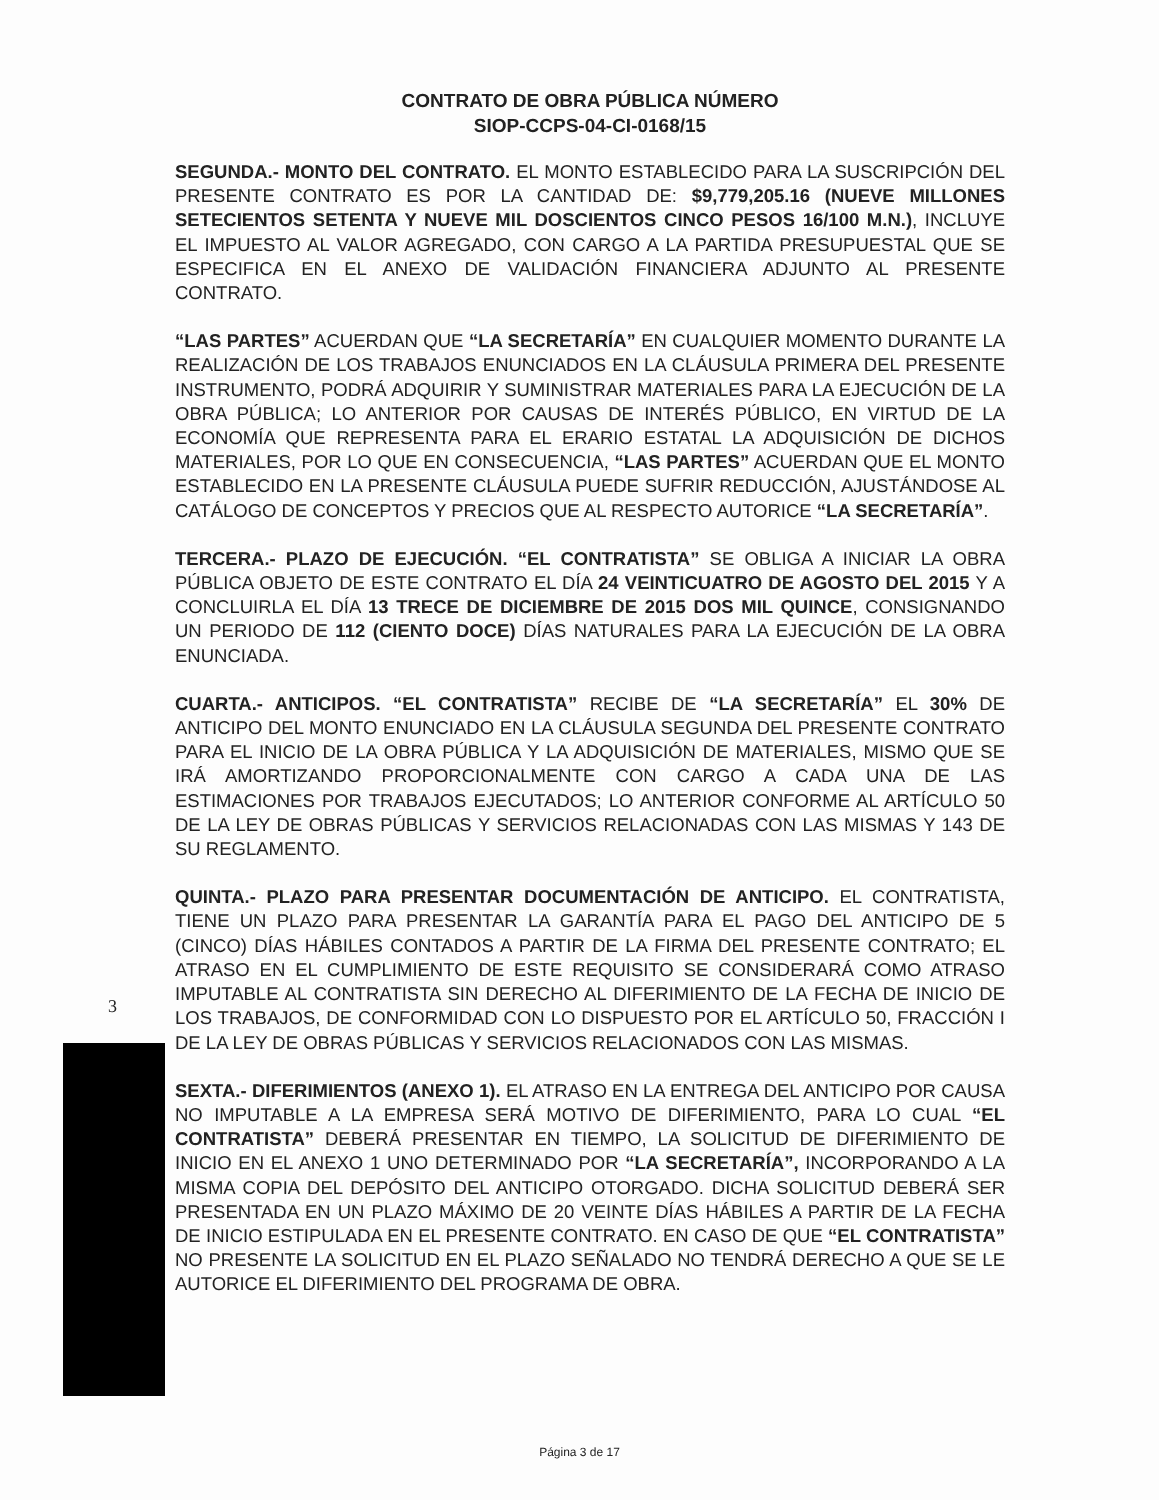CONTRATO DE OBRA PÚBLICA NÚMERO
SIOP-CCPS-04-CI-0168/15
SEGUNDA.- MONTO DEL CONTRATO. EL MONTO ESTABLECIDO PARA LA SUSCRIPCIÓN DEL PRESENTE CONTRATO ES POR LA CANTIDAD DE: $9,779,205.16 (NUEVE MILLONES SETECIENTOS SETENTA Y NUEVE MIL DOSCIENTOS CINCO PESOS 16/100 M.N.), INCLUYE EL IMPUESTO AL VALOR AGREGADO, CON CARGO A LA PARTIDA PRESUPUESTAL QUE SE ESPECIFICA EN EL ANEXO DE VALIDACIÓN FINANCIERA ADJUNTO AL PRESENTE CONTRATO.
“LAS PARTES” ACUERDAN QUE “LA SECRETARÍA” EN CUALQUIER MOMENTO DURANTE LA REALIZACIÓN DE LOS TRABAJOS ENUNCIADOS EN LA CLÁUSULA PRIMERA DEL PRESENTE INSTRUMENTO, PODRÁ ADQUIRIR Y SUMINISTRAR MATERIALES PARA LA EJECUCIÓN DE LA OBRA PÚBLICA; LO ANTERIOR POR CAUSAS DE INTERÉS PÚBLICO, EN VIRTUD DE LA ECONOMÍA QUE REPRESENTA PARA EL ERARIO ESTATAL LA ADQUISICIÓN DE DICHOS MATERIALES, POR LO QUE EN CONSECUENCIA, “LAS PARTES” ACUERDAN QUE EL MONTO ESTABLECIDO EN LA PRESENTE CLÁUSULA PUEDE SUFRIR REDUCCIÓN, AJUSTÁNDOSE AL CATÁLOGO DE CONCEPTOS Y PRECIOS QUE AL RESPECTO AUTORICE “LA SECRETARÍA”.
TERCERA.- PLAZO DE EJECUCIÓN. “EL CONTRATISTA” SE OBLIGA A INICIAR LA OBRA PÚBLICA OBJETO DE ESTE CONTRATO EL DÍA 24 VEINTICUATRO DE AGOSTO DEL 2015 Y A CONCLUIRLA EL DÍA 13 TRECE DE DICIEMBRE DE 2015 DOS MIL QUINCE, CONSIGNANDO UN PERIODO DE 112 (CIENTO DOCE) DÍAS NATURALES PARA LA EJECUCIÓN DE LA OBRA ENUNCIADA.
CUARTA.- ANTICIPOS. “EL CONTRATISTA” RECIBE DE “LA SECRETARÍA” EL 30% DE ANTICIPO DEL MONTO ENUNCIADO EN LA CLÁUSULA SEGUNDA DEL PRESENTE CONTRATO PARA EL INICIO DE LA OBRA PÚBLICA Y LA ADQUISICIÓN DE MATERIALES, MISMO QUE SE IRÁ AMORTIZANDO PROPORCIONALMENTE CON CARGO A CADA UNA DE LAS ESTIMACIONES POR TRABAJOS EJECUTADOS; LO ANTERIOR CONFORME AL ARTÍCULO 50 DE LA LEY DE OBRAS PÚBLICAS Y SERVICIOS RELACIONADAS CON LAS MISMAS Y 143 DE SU REGLAMENTO.
QUINTA.- PLAZO PARA PRESENTAR DOCUMENTACIÓN DE ANTICIPO. EL CONTRATISTA, TIENE UN PLAZO PARA PRESENTAR LA GARANTÍA PARA EL PAGO DEL ANTICIPO DE 5 (CINCO) DÍAS HÁBILES CONTADOS A PARTIR DE LA FIRMA DEL PRESENTE CONTRATO; EL ATRASO EN EL CUMPLIMIENTO DE ESTE REQUISITO SE CONSIDERARÁ COMO ATRASO IMPUTABLE AL CONTRATISTA SIN DERECHO AL DIFERIMIENTO DE LA FECHA DE INICIO DE LOS TRABAJOS, DE CONFORMIDAD CON LO DISPUESTO POR EL ARTÍCULO 50, FRACCIÓN I DE LA LEY DE OBRAS PÚBLICAS Y SERVICIOS RELACIONADOS CON LAS MISMAS.
SEXTA.- DIFERIMIENTOS (ANEXO 1). EL ATRASO EN LA ENTREGA DEL ANTICIPO POR CAUSA NO IMPUTABLE A LA EMPRESA SERÁ MOTIVO DE DIFERIMIENTO, PARA LO CUAL “EL CONTRATISTA” DEBERÁ PRESENTAR EN TIEMPO, LA SOLICITUD DE DIFERIMIENTO DE INICIO EN EL ANEXO 1 UNO DETERMINADO POR “LA SECRETARÍA”, INCORPORANDO A LA MISMA COPIA DEL DEPÓSITO DEL ANTICIPO OTORGADO. DICHA SOLICITUD DEBERÁ SER PRESENTADA EN UN PLAZO MÁXIMO DE 20 VEINTE DÍAS HÁBILES A PARTIR DE LA FECHA DE INICIO ESTIPULADA EN EL PRESENTE CONTRATO. EN CASO DE QUE “EL CONTRATISTA” NO PRESENTE LA SOLICITUD EN EL PLAZO SEÑALADO NO TENDRÁ DERECHO A QUE SE LE AUTORICE EL DIFERIMIENTO DEL PROGRAMA DE OBRA.
3
Página 3 de 17